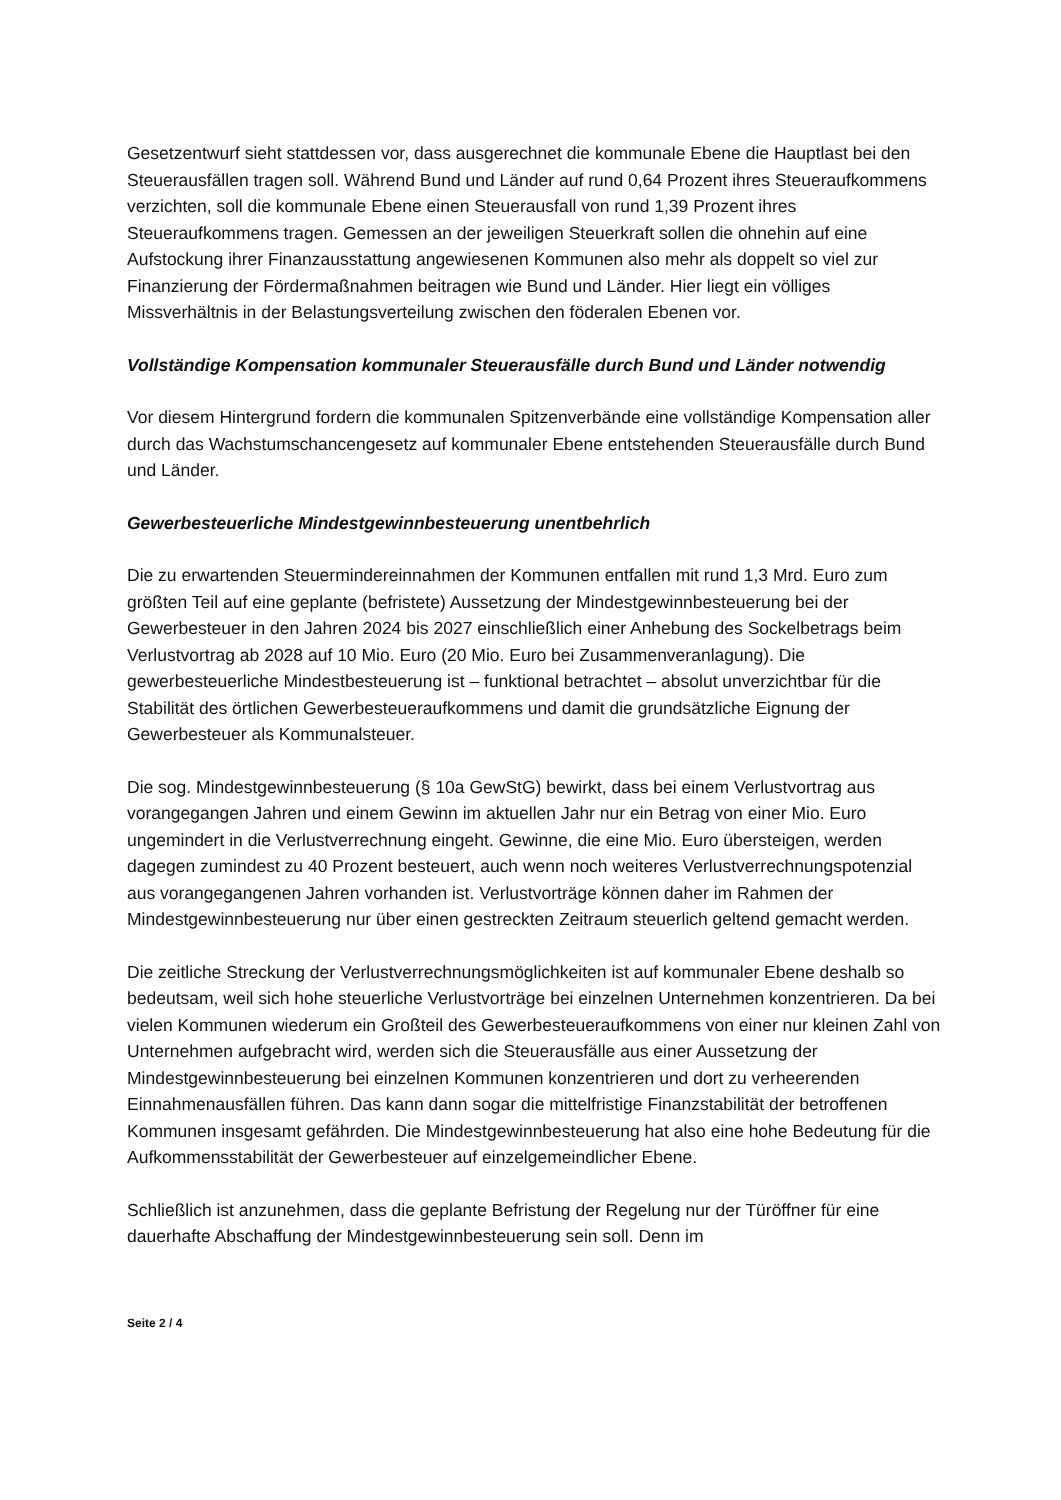Gesetzentwurf sieht stattdessen vor, dass ausgerechnet die kommunale Ebene die Hauptlast bei den Steuerausfällen tragen soll. Während Bund und Länder auf rund 0,64 Prozent ihres Steueraufkommens verzichten, soll die kommunale Ebene einen Steuerausfall von rund 1,39 Prozent ihres Steueraufkommens tragen. Gemessen an der jeweiligen Steuerkraft sollen die ohnehin auf eine Aufstockung ihrer Finanzausstattung angewiesenen Kommunen also mehr als doppelt so viel zur Finanzierung der Fördermaßnahmen beitragen wie Bund und Länder. Hier liegt ein völliges Missverhältnis in der Belastungsverteilung zwischen den föderalen Ebenen vor.
Vollständige Kompensation kommunaler Steuerausfälle durch Bund und Länder notwendig
Vor diesem Hintergrund fordern die kommunalen Spitzenverbände eine vollständige Kompensation aller durch das Wachstumschancengesetz auf kommunaler Ebene entstehenden Steuerausfälle durch Bund und Länder.
Gewerbesteuerliche Mindestgewinnbesteuerung unentbehrlich
Die zu erwartenden Steuermindereinnahmen der Kommunen entfallen mit rund 1,3 Mrd. Euro zum größten Teil auf eine geplante (befristete) Aussetzung der Mindestgewinnbesteuerung bei der Gewerbesteuer in den Jahren 2024 bis 2027 einschließlich einer Anhebung des Sockelbetrags beim Verlustvortrag ab 2028 auf 10 Mio. Euro (20 Mio. Euro bei Zusammenveranlagung). Die gewerbesteuerliche Mindestbesteuerung ist – funktional betrachtet – absolut unverzichtbar für die Stabilität des örtlichen Gewerbesteueraufkommens und damit die grundsätzliche Eignung der Gewerbesteuer als Kommunalsteuer.
Die sog. Mindestgewinnbesteuerung (§ 10a GewStG) bewirkt, dass bei einem Verlustvortrag aus vorangegangen Jahren und einem Gewinn im aktuellen Jahr nur ein Betrag von einer Mio. Euro ungemindert in die Verlustverrechnung eingeht. Gewinne, die eine Mio. Euro übersteigen, werden dagegen zumindest zu 40 Prozent besteuert, auch wenn noch weiteres Verlustverrechnungspotenzial aus vorangegangenen Jahren vorhanden ist. Verlustvorträge können daher im Rahmen der Mindestgewinnbesteuerung nur über einen gestreckten Zeitraum steuerlich geltend gemacht werden.
Die zeitliche Streckung der Verlustverrechnungsmöglichkeiten ist auf kommunaler Ebene deshalb so bedeutsam, weil sich hohe steuerliche Verlustvorträge bei einzelnen Unternehmen konzentrieren. Da bei vielen Kommunen wiederum ein Großteil des Gewerbesteueraufkommens von einer nur kleinen Zahl von Unternehmen aufgebracht wird, werden sich die Steuerausfälle aus einer Aussetzung der Mindestgewinnbesteuerung bei einzelnen Kommunen konzentrieren und dort zu verheerenden Einnahmenausfällen führen. Das kann dann sogar die mittelfristige Finanzstabilität der betroffenen Kommunen insgesamt gefährden. Die Mindestgewinnbesteuerung hat also eine hohe Bedeutung für die Aufkommensstabilität der Gewerbesteuer auf einzelgemeindlicher Ebene.
Schließlich ist anzunehmen, dass die geplante Befristung der Regelung nur der Türöffner für eine dauerhafte Abschaffung der Mindestgewinnbesteuerung sein soll. Denn im
Seite 2 / 4